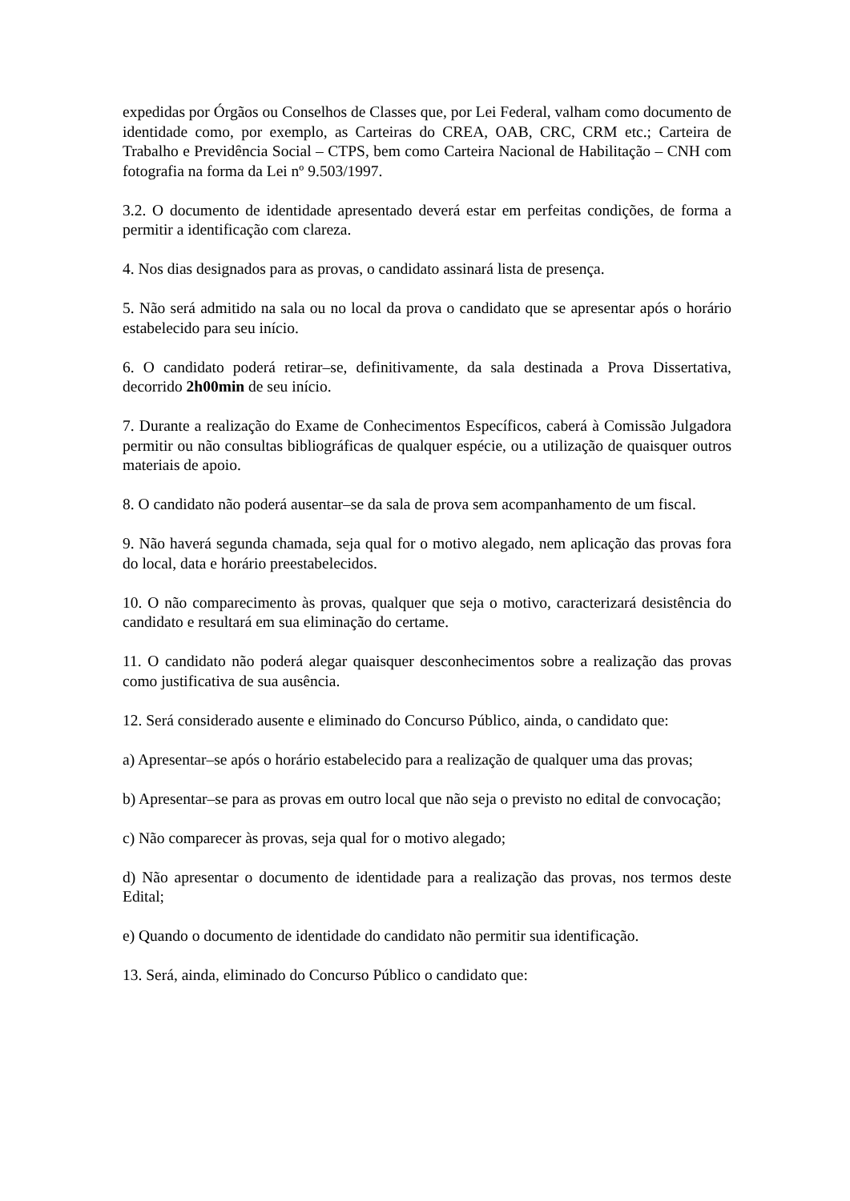expedidas por Órgãos ou Conselhos de Classes que, por Lei Federal, valham como documento de identidade como, por exemplo, as Carteiras do CREA, OAB, CRC, CRM etc.; Carteira de Trabalho e Previdência Social – CTPS, bem como Carteira Nacional de Habilitação – CNH com fotografia na forma da Lei nº 9.503/1997.
3.2. O documento de identidade apresentado deverá estar em perfeitas condições, de forma a permitir a identificação com clareza.
4. Nos dias designados para as provas, o candidato assinará lista de presença.
5. Não será admitido na sala ou no local da prova o candidato que se apresentar após o horário estabelecido para seu início.
6. O candidato poderá retirar–se, definitivamente, da sala destinada a Prova Dissertativa, decorrido 2h00min de seu início.
7. Durante a realização do Exame de Conhecimentos Específicos, caberá à Comissão Julgadora permitir ou não consultas bibliográficas de qualquer espécie, ou a utilização de quaisquer outros materiais de apoio.
8. O candidato não poderá ausentar–se da sala de prova sem acompanhamento de um fiscal.
9. Não haverá segunda chamada, seja qual for o motivo alegado, nem aplicação das provas fora do local, data e horário preestabelecidos.
10. O não comparecimento às provas, qualquer que seja o motivo, caracterizará desistência do candidato e resultará em sua eliminação do certame.
11. O candidato não poderá alegar quaisquer desconhecimentos sobre a realização das provas como justificativa de sua ausência.
12. Será considerado ausente e eliminado do Concurso Público, ainda, o candidato que:
a) Apresentar–se após o horário estabelecido para a realização de qualquer uma das provas;
b) Apresentar–se para as provas em outro local que não seja o previsto no edital de convocação;
c) Não comparecer às provas, seja qual for o motivo alegado;
d) Não apresentar o documento de identidade para a realização das provas, nos termos deste Edital;
e) Quando o documento de identidade do candidato não permitir sua identificação.
13. Será, ainda, eliminado do Concurso Público o candidato que: